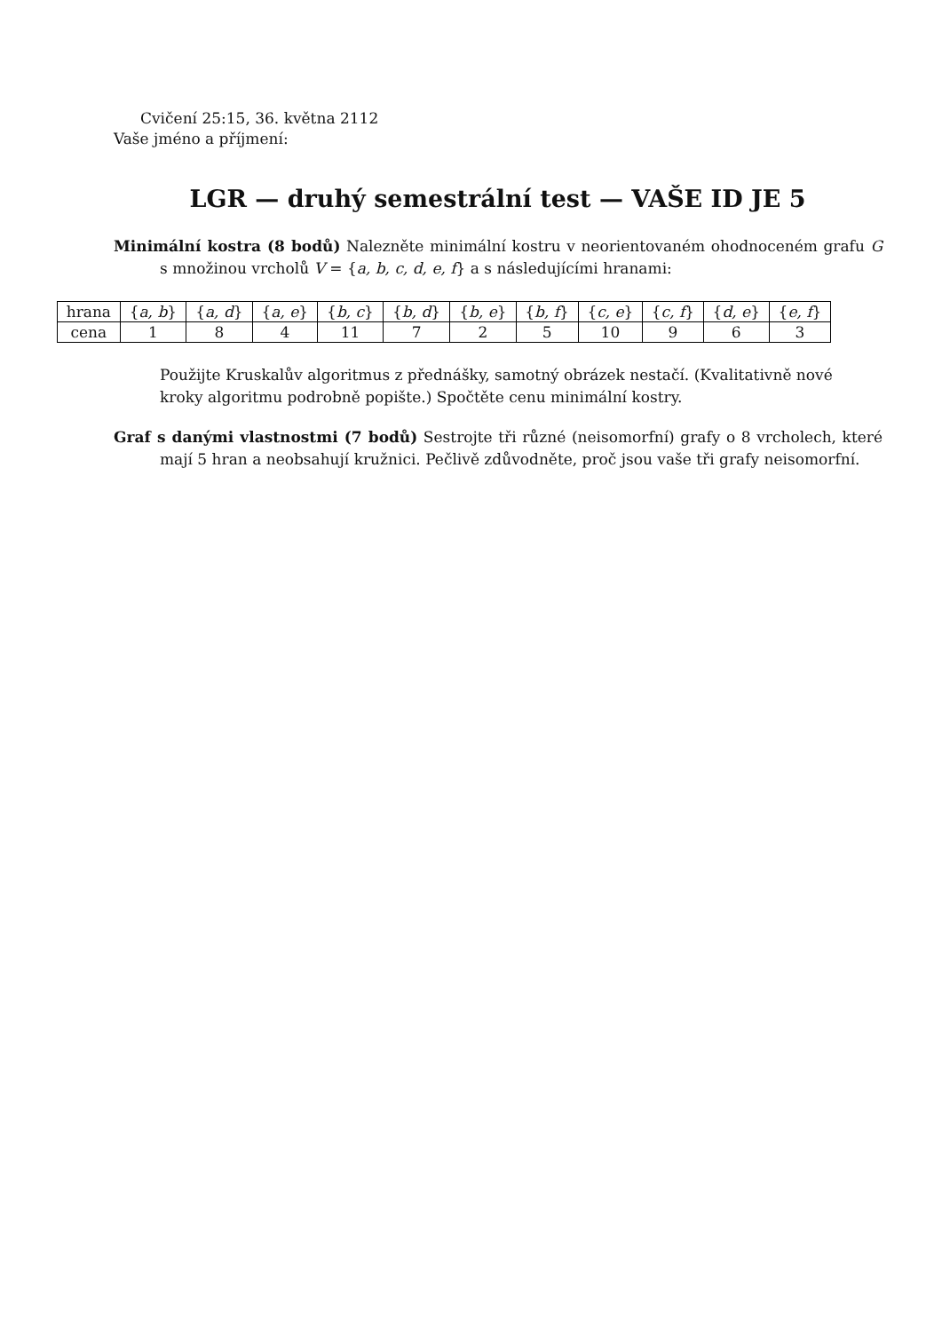Cvičení 25:15, 36. května 2112
Vaše jméno a příjmení:
LGR — druhý semestrální test — VAŠE ID JE 5
Minimální kostra (8 bodů) Nalezněte minimální kostru v neorientovaném ohodnoceném grafu G s množinou vrcholů V = {a, b, c, d, e, f} a s následujícími hranami:
| hrana | { a, b } | { a, d } | { a, e } | { b, c } | { b, d } | { b, e } | { b, f } | { c, e } | { c, f } | { d, e } | { e, f } |
| --- | --- | --- | --- | --- | --- | --- | --- | --- | --- | --- | --- |
| cena | 1 | 8 | 4 | 11 | 7 | 2 | 5 | 10 | 9 | 6 | 3 |
Použijte Kruskalův algoritmus z přednášky, samotný obrázek nestačí. (Kvalitativně nové kroky algoritmu podrobně popište.) Spočtěte cenu minimální kostry.
Graf s danými vlastnostmi (7 bodů) Sestrojte tři různé (neisomorfní) grafy o 8 vrcholech, které mají 5 hran a neobsahují kružnici. Pečlivě zdůvodněte, proč jsou vaše tři grafy neisomorfní.